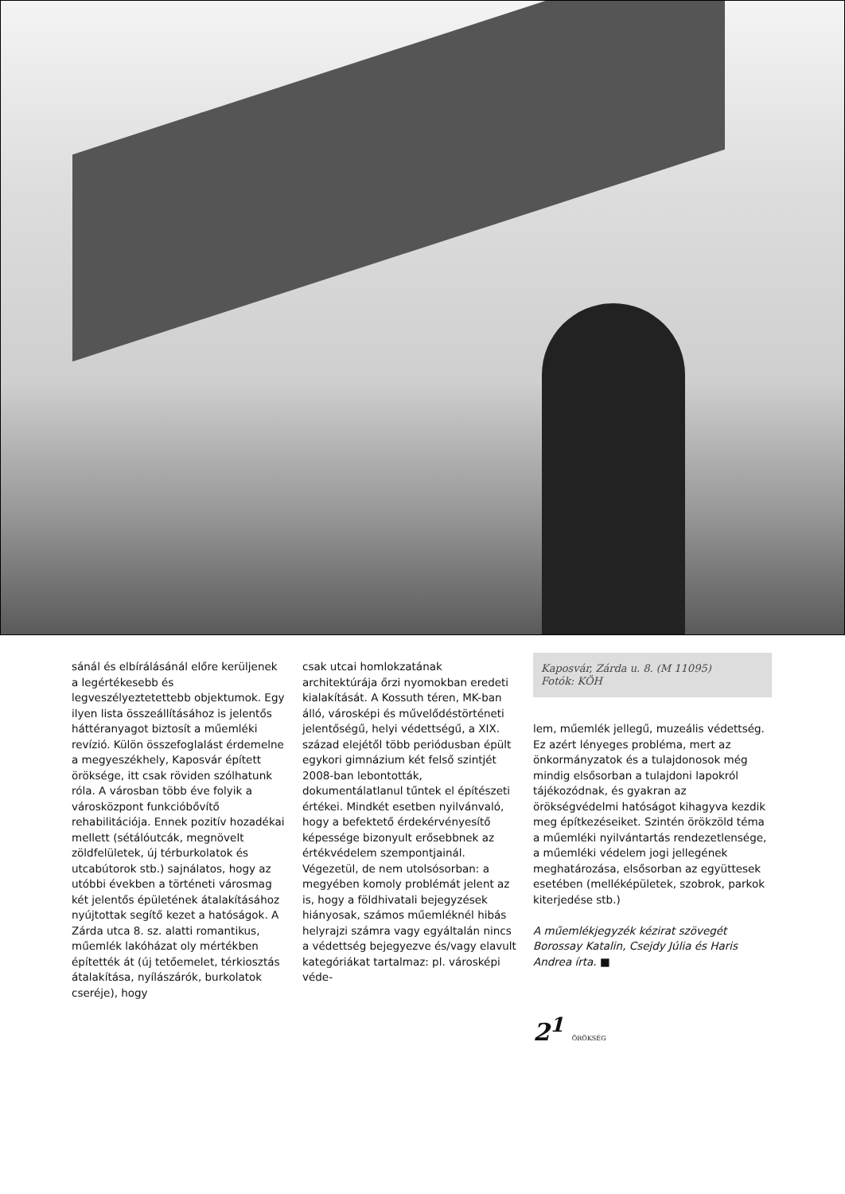sánál és elbírálásánál előre kerüljenek a legértékesebb és legveszélyeztetettebb objektumok. Egy ilyen lista összeállításához is jelentős háttéranyagot biztosít a műemléki revízió. Külön összefoglalást érdemelne a megyeszékhely, Kaposvár épített öröksége, itt csak röviden szólhatunk róla. A városban több éve folyik a városközpont funkcióbővítő rehabilitációja. Ennek pozitív hozadékai mellett (sétálóutcák, megnövelt zöldfelületek, új térburkolatok és utcabútorok stb.) sajnálatos, hogy az utóbbi években a történeti városmag két jelentős épületének átalakításához nyújtottak segítő kezet a hatóságok. A Zárda utca 8. sz. alatti romantikus, műemlék lakóházat oly mértékben építették át (új tetőemelet, térkiosztás átalakítása, nyílászárók, burkolatok cseréje), hogy
csak utcai homlokzatának architektúrája őrzi nyomokban eredeti kialakítását. A Kossuth téren, MK-ban álló, városképi és művelődéstörténeti jelentőségű, helyi védettségű, a XIX. század elejétől több periódusban épült egykori gimnázium két felső szintjét 2008-ban lebontották, dokumentálatlanul tűntek el építészeti értékei. Mindkét esetben nyilvánvaló, hogy a befektető érdekérvényesítő képessége bizonyult erősebbnek az értékvédelem szempontjainál.
Végezetül, de nem utolsósorban: a megyében komoly problémát jelent az is, hogy a földhivatali bejegyzések hiányosak, számos műemléknél hibás helyrajzi számra vagy egyáltalán nincs a védettség bejegyezve és/vagy elavult kategóriákat tartalmaz: pl. városképi véde-
Kaposvár, Zárda u. 8. (M 11095)
Fotók: KÖH
lem, műemlék jellegű, muzeális védettség. Ez azért lényeges probléma, mert az önkormányzatok és a tulajdonosok még mindig elsősorban a tulajdoni lapokról tájékozódnak, és gyakran az örökségvédelmi hatóságot kihagyva kezdik meg építkezéseiket. Szintén örökzöld téma a műemléki nyilvántartás rendezetlensége, a műemléki védelem jogi jellegének meghatározása, elsősorban az együttesek esetében (melléképületek, szobrok, parkok kiterjedése stb.)
A műemlékjegyzék kézirat szövegét Borossay Katalin, Csejdy Júlia és Haris Andrea írta. ■
2<sup>1</sup> ÖRÖKSÉG